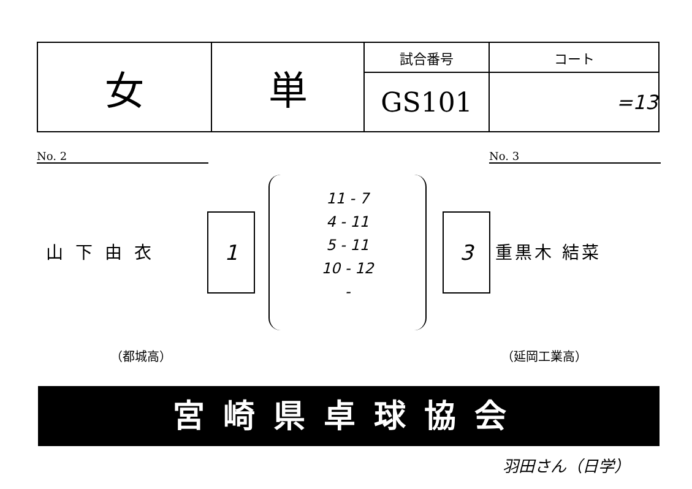| 女 | 単 | 試合番号 | コート |
| | | GS101 | =13 |
No. 2 No. 3
山下由衣
1
11 - 7
4 - 11
5 - 11
10 - 12
-
3
重黒木 結菜
（都城高） （延岡工業高）
宮崎県卓球協会
羽田さん（日学）